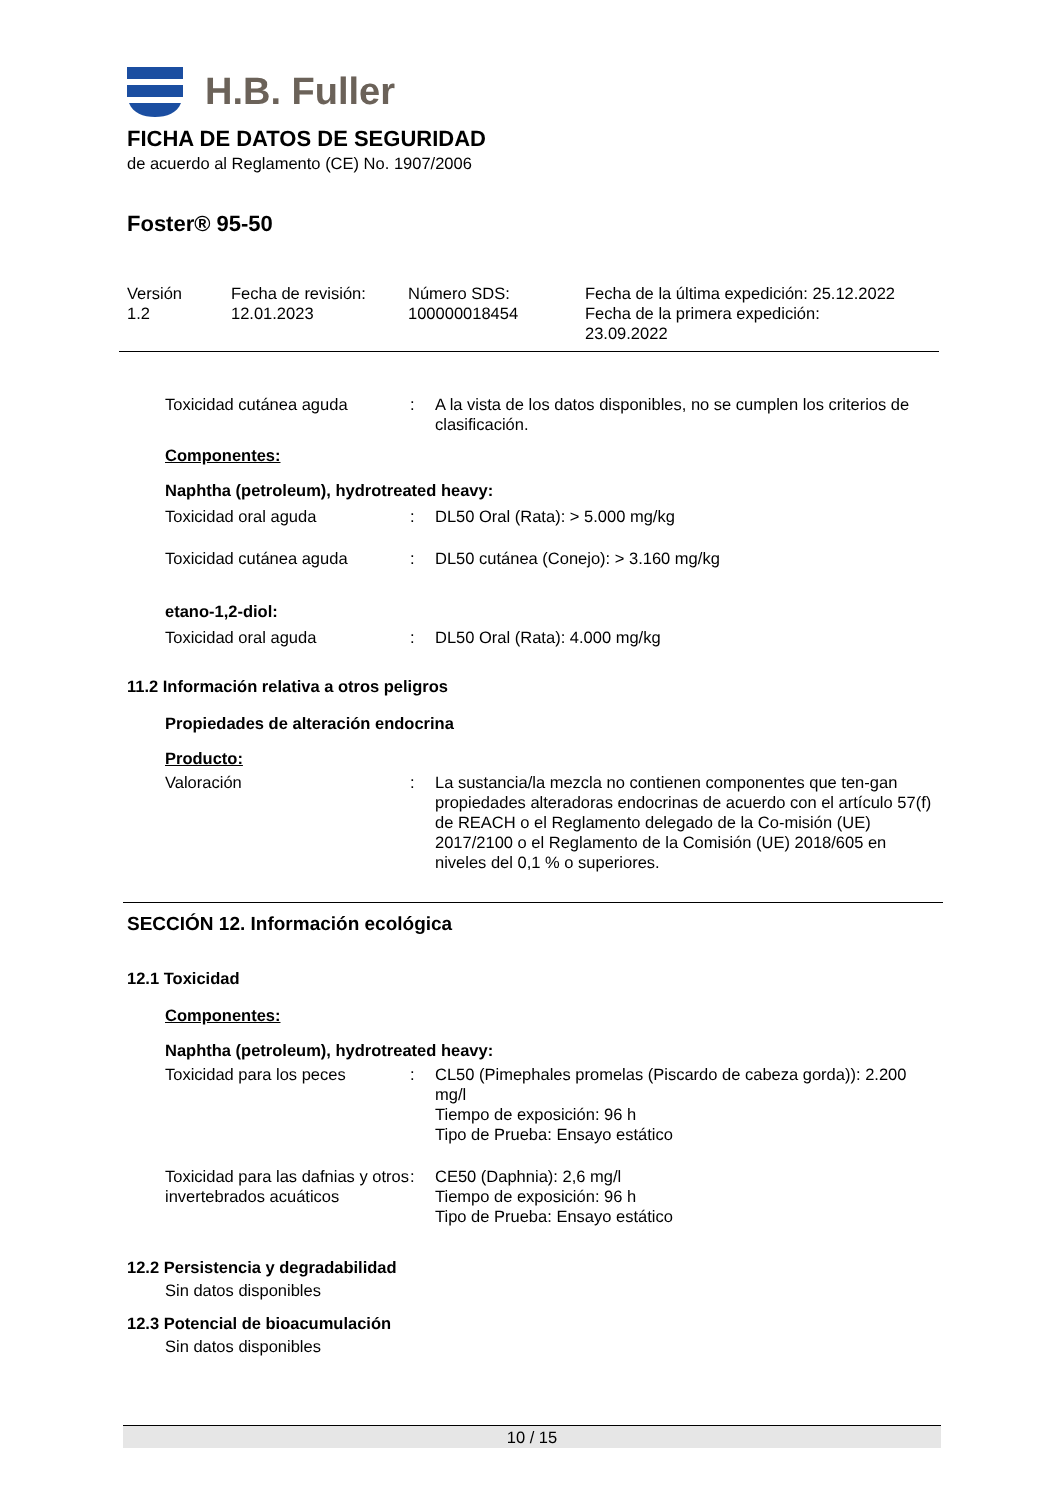H.B. Fuller
FICHA DE DATOS DE SEGURIDAD
de acuerdo al Reglamento (CE) No. 1907/2006
Foster® 95-50
Versión
1.2
Fecha de revisión:
12.01.2023
Número SDS:
100000018454
Fecha de la última expedición: 25.12.2022
Fecha de la primera expedición:
23.09.2022
Toxicidad cutánea aguda
:
A la vista de los datos disponibles, no se cumplen los criterios de clasificación.
Componentes:
Naphtha (petroleum), hydrotreated heavy:
Toxicidad oral aguda
:
DL50 Oral (Rata): > 5.000 mg/kg
Toxicidad cutánea aguda
:
DL50 cutánea (Conejo): > 3.160 mg/kg
etano-1,2-diol:
Toxicidad oral aguda
:
DL50 Oral (Rata): 4.000 mg/kg
11.2 Información relativa a otros peligros
Propiedades de alteración endocrina
Producto:
Valoración
:
La sustancia/la mezcla no contienen componentes que ten-gan propiedades alteradoras endocrinas de acuerdo con el artículo 57(f) de REACH o el Reglamento delegado de la Co-misión (UE) 2017/2100 o el Reglamento de la Comisión (UE) 2018/605 en niveles del 0,1 % o superiores.
SECCIÓN 12. Información ecológica
12.1 Toxicidad
Componentes:
Naphtha (petroleum), hydrotreated heavy:
Toxicidad para los peces
:
CL50 (Pimephales promelas (Piscardo de cabeza gorda)): 2.200 mg/l
Tiempo de exposición: 96 h
Tipo de Prueba: Ensayo estático
Toxicidad para las dafnias y otros invertebrados acuáticos
:
CE50 (Daphnia): 2,6 mg/l
Tiempo de exposición: 96 h
Tipo de Prueba: Ensayo estático
12.2 Persistencia y degradabilidad
Sin datos disponibles
12.3 Potencial de bioacumulación
Sin datos disponibles
10 / 15